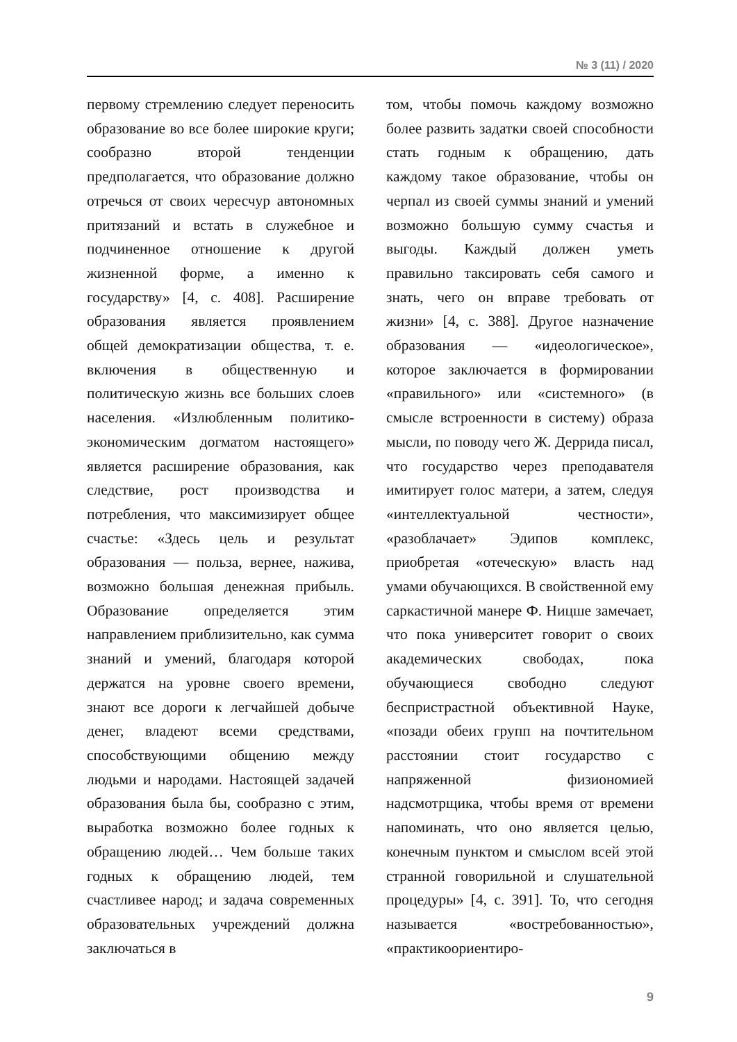№ 3 (11) / 2020
первому стремлению следует переносить образование во все более широкие круги; сообразно второй тенденции предполагается, что образование должно отречься от своих чересчур автономных притязаний и встать в служебное и подчиненное отношение к другой жизненной форме, а именно к государству» [4, с. 408]. Расширение образования является проявлением общей демократизации общества, т. е. включения в общественную и политическую жизнь все больших слоев населения. «Излюбленным политико-экономическим догматом настоящего» является расширение образования, как следствие, рост производства и потребления, что максимизирует общее счастье: «Здесь цель и результат образования — польза, вернее, нажива, возможно большая денежная прибыль. Образование определяется этим направлением приблизительно, как сумма знаний и умений, благодаря которой держатся на уровне своего времени, знают все дороги к легчайшей добыче денег, владеют всеми средствами, способствующими общению между людьми и народами. Настоящей задачей образования была бы, сообразно с этим, выработка возможно более годных к обращению людей… Чем больше таких годных к обращению людей, тем счастливее народ; и задача современных образовательных учреждений должна заключаться в
том, чтобы помочь каждому возможно более развить задатки своей способности стать годным к обращению, дать каждому такое образование, чтобы он черпал из своей суммы знаний и умений возможно большую сумму счастья и выгоды. Каждый должен уметь правильно таксировать себя самого и знать, чего он вправе требовать от жизни» [4, с. 388]. Другое назначение образования — «идеологическое», которое заключается в формировании «правильного» или «системного» (в смысле встроенности в систему) образа мысли, по поводу чего Ж. Деррида писал, что государство через преподавателя имитирует голос матери, а затем, следуя «интеллектуальной честности», «разоблачает» Эдипов комплекс, приобретая «отеческую» власть над умами обучающихся. В свойственной ему саркастичной манере Ф. Ницше замечает, что пока университет говорит о своих академических свободах, пока обучающиеся свободно следуют беспристрастной объективной Науке, «позади обеих групп на почтительном расстоянии стоит государство с напряженной физиономией надсмотрщика, чтобы время от времени напоминать, что оно является целью, конечным пунктом и смыслом всей этой странной говорильной и слушательной процедуры» [4, с. 391]. То, что сегодня называется «востребованностью», «практикоориентиро-
9